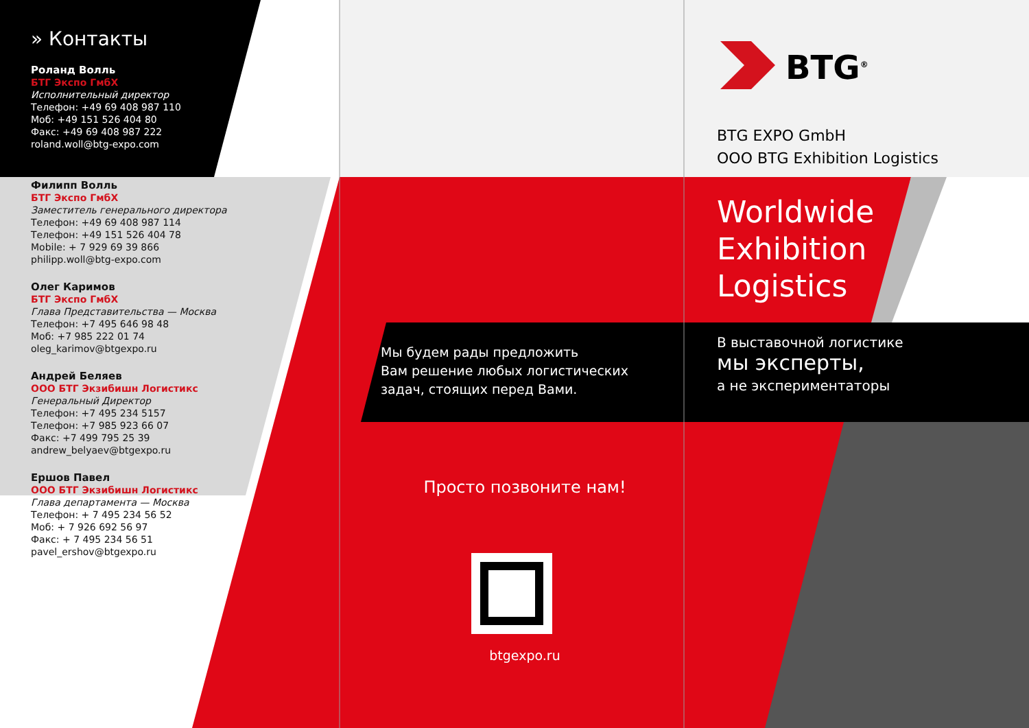» Контакты
Роланд Волль
БТГ Экспо ГмбХ
Исполнительный директор
Телефон: +49 69 408 987 110
Моб: +49 151 526 404 80
Факс: +49 69 408 987 222
roland.woll@btg-expo.com
Филипп Волль
БТГ Экспо ГмбХ
Заместитель генерального директора
Телефон: +49 69 408 987 114
Телефон: +49 151 526 404 78
Mobile: + 7 929 69 39 866
philipp.woll@btg-expo.com
Олег Каримов
БТГ Экспо ГмбХ
Глава Представительства — Москва
Телефон: +7 495 646 98 48
Моб: +7 985 222 01 74
oleg_karimov@btgexpo.ru
Андрей Беляев
ООО БТГ Экзибишн Логистикс
Генеральный Директор
Телефон: +7 495 234 5157
Телефон: +7 985 923 66 07
Факс: +7 499 795 25 39
andrew_belyaev@btgexpo.ru
Ершов Павел
ООО БТГ Экзибишн Логистикс
Глава департамента — Москва
Телефон: + 7 495 234 56 52
Моб: + 7 926 692 56 97
Факс: + 7 495 234 56 51
pavel_ershov@btgexpo.ru
Мы будем рады предложить
Вам решение любых логистических
задач, стоящих перед Вами.
Просто позвоните нам!
btgexpo.ru
BTG<sup>®</sup>
BTG EXPO GmbH
OOO BTG Exhibition Logistics
Worldwide
Exhibition
Logistics
В выставочной логистике
мы эксперты,
а не экспериментаторы